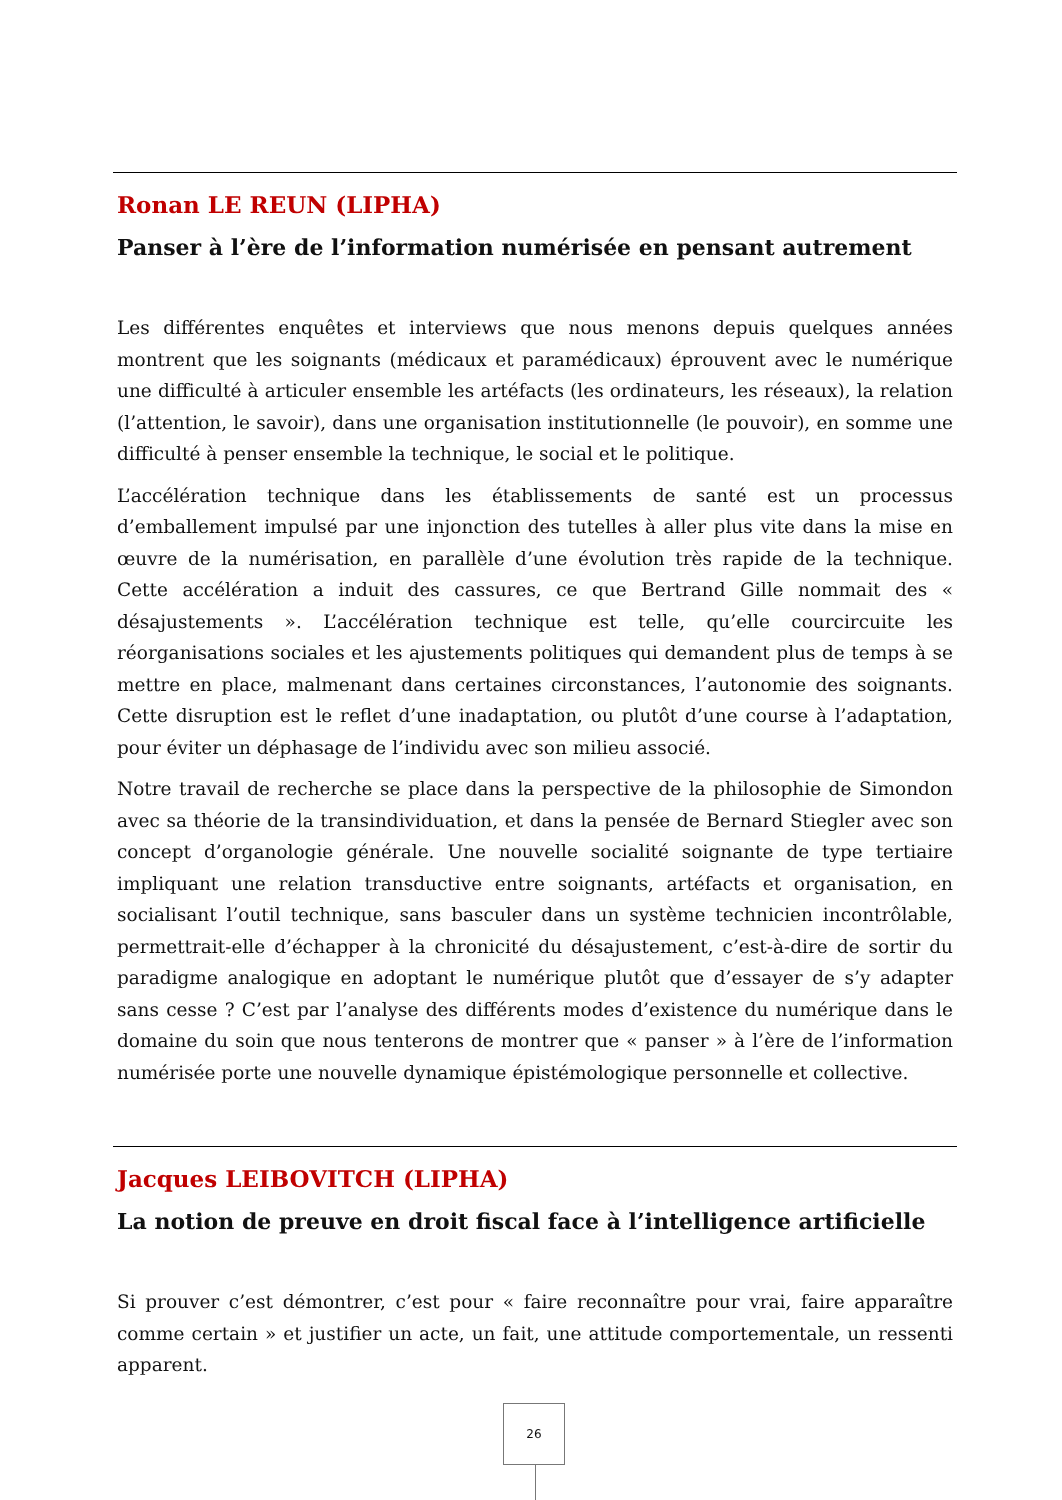Ronan LE REUN (LIPHA)
Panser à l’ère de l’information numérisée en pensant autrement
Les différentes enquêtes et interviews que nous menons depuis quelques années montrent que les soignants (médicaux et paramédicaux) éprouvent avec le numérique une difficulté à articuler ensemble les artéfacts (les ordinateurs, les réseaux), la relation (l’attention, le savoir), dans une organisation institutionnelle (le pouvoir), en somme une difficulté à penser ensemble la technique, le social et le politique.
L’accélération technique dans les établissements de santé est un processus d’emballement impulsé par une injonction des tutelles à aller plus vite dans la mise en œuvre de la numérisation, en parallèle d’une évolution très rapide de la technique. Cette accélération a induit des cassures, ce que Bertrand Gille nommait des « désajustements ». L’accélération technique est telle, qu’elle courcircuite les réorganisations sociales et les ajustements politiques qui demandent plus de temps à se mettre en place, malmenant dans certaines circonstances, l’autonomie des soignants. Cette disruption est le reflet d’une inadaptation, ou plutôt d’une course à l’adaptation, pour éviter un déphasage de l’individu avec son milieu associé.
Notre travail de recherche se place dans la perspective de la philosophie de Simondon avec sa théorie de la transindividuation, et dans la pensée de Bernard Stiegler avec son concept d’organologie générale. Une nouvelle socialité soignante de type tertiaire impliquant une relation transductive entre soignants, artéfacts et organisation, en socialisant l’outil technique, sans basculer dans un système technicien incontrôlable, permettrait-elle d’échapper à la chronicité du désajustement, c’est-à-dire de sortir du paradigme analogique en adoptant le numérique plutôt que d’essayer de s’y adapter sans cesse ? C’est par l’analyse des différents modes d’existence du numérique dans le domaine du soin que nous tenterons de montrer que « panser » à l’ère de l’information numérisée porte une nouvelle dynamique épistémologique personnelle et collective.
Jacques LEIBOVITCH (LIPHA)
La notion de preuve en droit fiscal face à l’intelligence artificielle
Si prouver c’est démontrer, c’est pour « faire reconnaître pour vrai, faire apparaître comme certain » et justifier un acte, un fait, une attitude comportementale, un ressenti apparent.
26